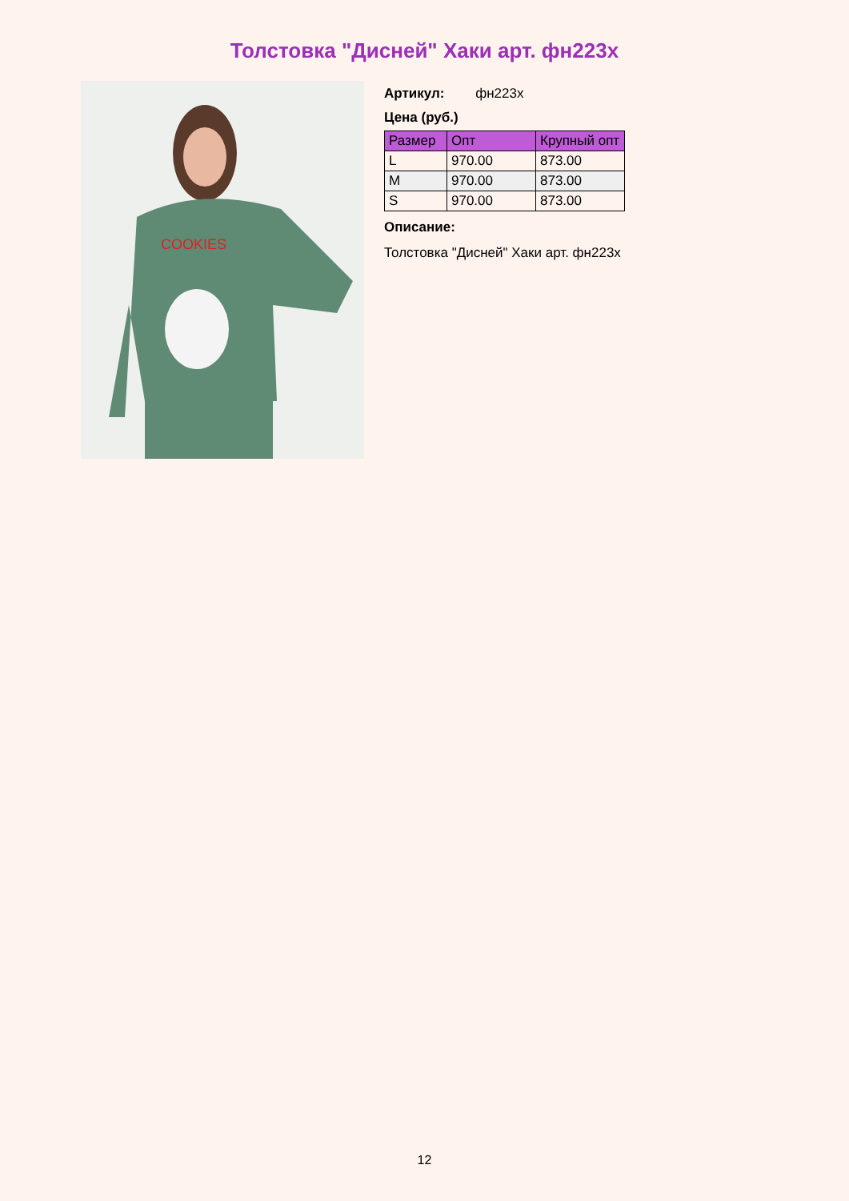Толстовка "Дисней" Хаки арт. фн223х
COOKIES
Артикул: фн223х
Цена (руб.)
| Размер | Опт | Крупный опт |
| --- | --- | --- |
| L | 970.00 | 873.00 |
| M | 970.00 | 873.00 |
| S | 970.00 | 873.00 |
Описание:
Толстовка "Дисней" Хаки арт. фн223х
12